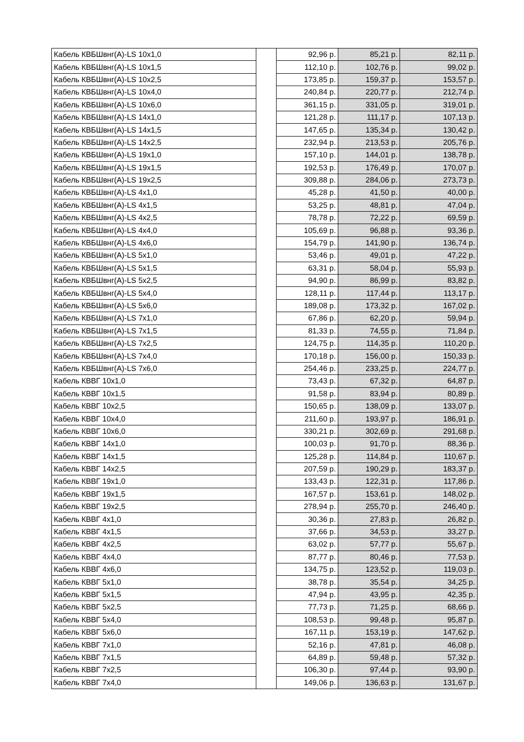| Кабель КВБШвнг(А)-LS 10х1,0 | | 92,96 р. | 85,21 р. | 82,11 р. |
| Кабель КВБШвнг(А)-LS 10х1,5 | | 112,10 р. | 102,76 р. | 99,02 р. |
| Кабель КВБШвнг(А)-LS 10х2,5 | | 173,85 р. | 159,37 р. | 153,57 р. |
| Кабель КВБШвнг(А)-LS 10х4,0 | | 240,84 р. | 220,77 р. | 212,74 р. |
| Кабель КВБШвнг(А)-LS 10х6,0 | | 361,15 р. | 331,05 р. | 319,01 р. |
| Кабель КВБШвнг(А)-LS 14х1,0 | | 121,28 р. | 111,17 р. | 107,13 р. |
| Кабель КВБШвнг(А)-LS 14х1,5 | | 147,65 р. | 135,34 р. | 130,42 р. |
| Кабель КВБШвнг(А)-LS 14х2,5 | | 232,94 р. | 213,53 р. | 205,76 р. |
| Кабель КВБШвнг(А)-LS 19х1,0 | | 157,10 р. | 144,01 р. | 138,78 р. |
| Кабель КВБШвнг(А)-LS 19х1,5 | | 192,53 р. | 176,49 р. | 170,07 р. |
| Кабель КВБШвнг(А)-LS 19х2,5 | | 309,88 р. | 284,06 р. | 273,73 р. |
| Кабель КВБШвнг(А)-LS 4х1,0 | | 45,28 р. | 41,50 р. | 40,00 р. |
| Кабель КВБШвнг(А)-LS 4х1,5 | | 53,25 р. | 48,81 р. | 47,04 р. |
| Кабель КВБШвнг(А)-LS 4х2,5 | | 78,78 р. | 72,22 р. | 69,59 р. |
| Кабель КВБШвнг(А)-LS 4х4,0 | | 105,69 р. | 96,88 р. | 93,36 р. |
| Кабель КВБШвнг(А)-LS 4х6,0 | | 154,79 р. | 141,90 р. | 136,74 р. |
| Кабель КВБШвнг(А)-LS 5х1,0 | | 53,46 р. | 49,01 р. | 47,22 р. |
| Кабель КВБШвнг(А)-LS 5х1,5 | | 63,31 р. | 58,04 р. | 55,93 р. |
| Кабель КВБШвнг(А)-LS 5х2,5 | | 94,90 р. | 86,99 р. | 83,82 р. |
| Кабель КВБШвнг(А)-LS 5х4,0 | | 128,11 р. | 117,44 р. | 113,17 р. |
| Кабель КВБШвнг(А)-LS 5х6,0 | | 189,08 р. | 173,32 р. | 167,02 р. |
| Кабель КВБШвнг(А)-LS 7х1,0 | | 67,86 р. | 62,20 р. | 59,94 р. |
| Кабель КВБШвнг(А)-LS 7х1,5 | | 81,33 р. | 74,55 р. | 71,84 р. |
| Кабель КВБШвнг(А)-LS 7х2,5 | | 124,75 р. | 114,35 р. | 110,20 р. |
| Кабель КВБШвнг(А)-LS 7х4,0 | | 170,18 р. | 156,00 р. | 150,33 р. |
| Кабель КВБШвнг(А)-LS 7х6,0 | | 254,46 р. | 233,25 р. | 224,77 р. |
| Кабель КВВГ 10х1,0 | | 73,43 р. | 67,32 р. | 64,87 р. |
| Кабель КВВГ 10х1,5 | | 91,58 р. | 83,94 р. | 80,89 р. |
| Кабель КВВГ 10х2,5 | | 150,65 р. | 138,09 р. | 133,07 р. |
| Кабель КВВГ 10х4,0 | | 211,60 р. | 193,97 р. | 186,91 р. |
| Кабель КВВГ 10х6,0 | | 330,21 р. | 302,69 р. | 291,68 р. |
| Кабель КВВГ 14х1,0 | | 100,03 р. | 91,70 р. | 88,36 р. |
| Кабель КВВГ 14х1,5 | | 125,28 р. | 114,84 р. | 110,67 р. |
| Кабель КВВГ 14х2,5 | | 207,59 р. | 190,29 р. | 183,37 р. |
| Кабель КВВГ 19х1,0 | | 133,43 р. | 122,31 р. | 117,86 р. |
| Кабель КВВГ 19х1,5 | | 167,57 р. | 153,61 р. | 148,02 р. |
| Кабель КВВГ 19х2,5 | | 278,94 р. | 255,70 р. | 246,40 р. |
| Кабель КВВГ 4х1,0 | | 30,36 р. | 27,83 р. | 26,82 р. |
| Кабель КВВГ 4х1,5 | | 37,66 р. | 34,53 р. | 33,27 р. |
| Кабель КВВГ 4х2,5 | | 63,02 р. | 57,77 р. | 55,67 р. |
| Кабель КВВГ 4х4,0 | | 87,77 р. | 80,46 р. | 77,53 р. |
| Кабель КВВГ 4х6,0 | | 134,75 р. | 123,52 р. | 119,03 р. |
| Кабель КВВГ 5х1,0 | | 38,78 р. | 35,54 р. | 34,25 р. |
| Кабель КВВГ 5х1,5 | | 47,94 р. | 43,95 р. | 42,35 р. |
| Кабель КВВГ 5х2,5 | | 77,73 р. | 71,25 р. | 68,66 р. |
| Кабель КВВГ 5х4,0 | | 108,53 р. | 99,48 р. | 95,87 р. |
| Кабель КВВГ 5х6,0 | | 167,11 р. | 153,19 р. | 147,62 р. |
| Кабель КВВГ 7х1,0 | | 52,16 р. | 47,81 р. | 46,08 р. |
| Кабель КВВГ 7х1,5 | | 64,89 р. | 59,48 р. | 57,32 р. |
| Кабель КВВГ 7х2,5 | | 106,30 р. | 97,44 р. | 93,90 р. |
| Кабель КВВГ 7х4,0 | | 149,06 р. | 136,63 р. | 131,67 р. |